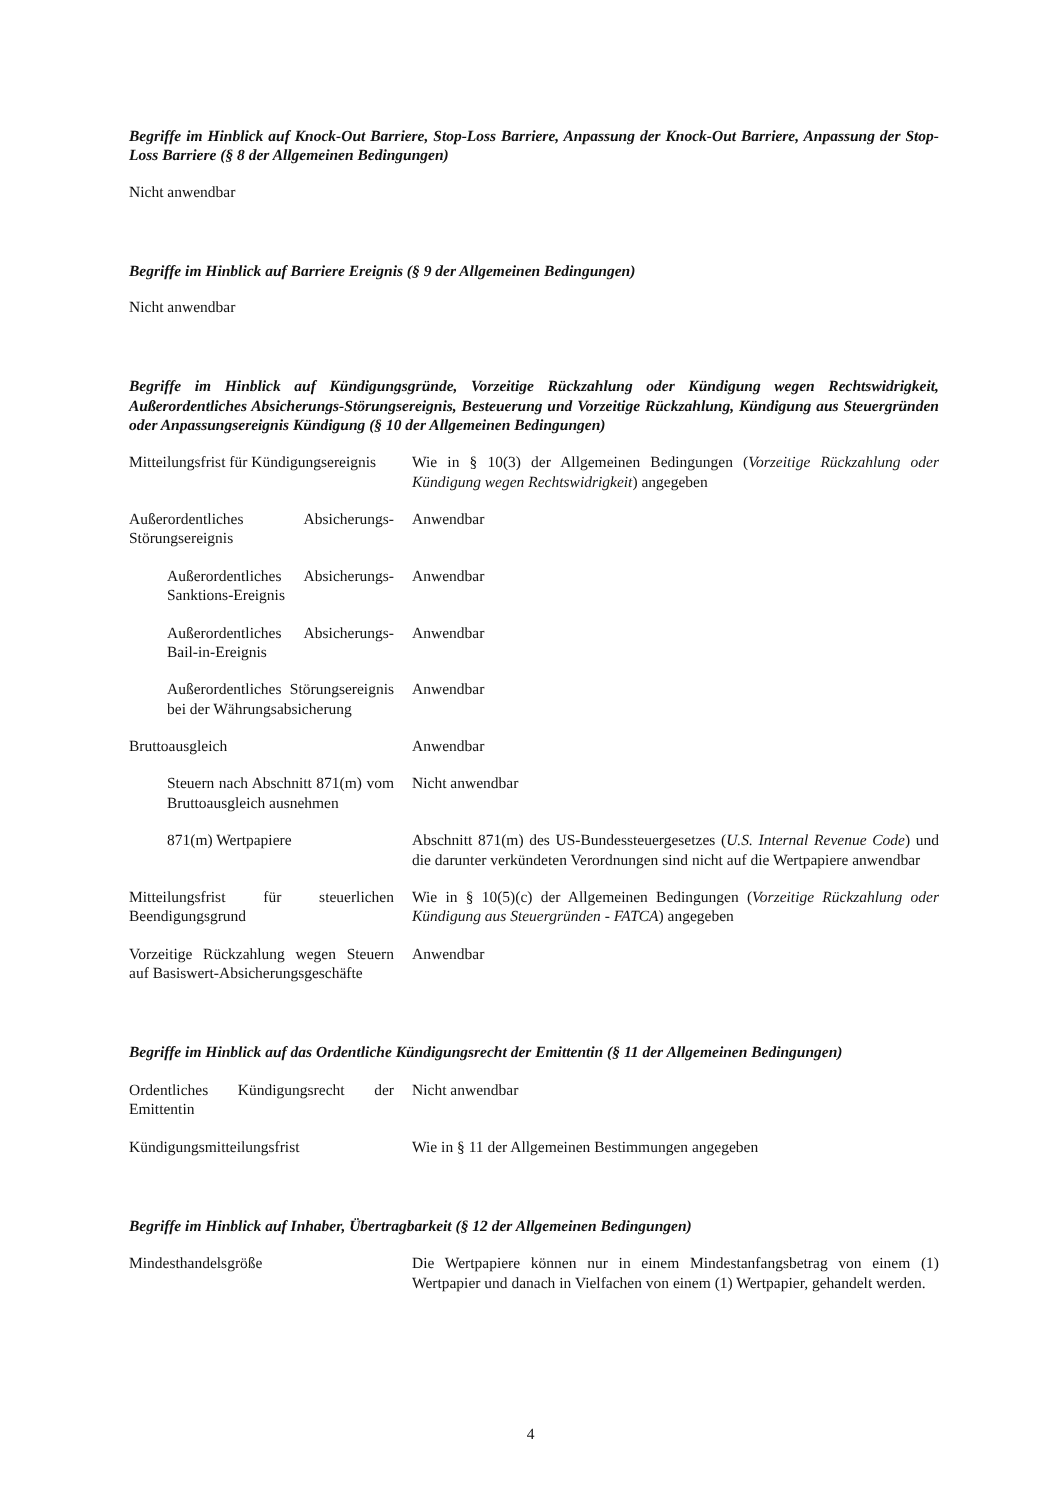Begriffe im Hinblick auf Knock-Out Barriere, Stop-Loss Barriere, Anpassung der Knock-Out Barriere, Anpassung der Stop-Loss Barriere (§ 8 der Allgemeinen Bedingungen)
Nicht anwendbar
Begriffe im Hinblick auf Barriere Ereignis (§ 9 der Allgemeinen Bedingungen)
Nicht anwendbar
Begriffe im Hinblick auf Kündigungsgründe, Vorzeitige Rückzahlung oder Kündigung wegen Rechtswidrigkeit, Außerordentliches Absicherungs-Störungsereignis, Besteuerung und Vorzeitige Rückzahlung, Kündigung aus Steuergründen oder Anpassungsereignis Kündigung (§ 10 der Allgemeinen Bedingungen)
| Mitteilungsfrist für Kündigungsereignis | Wie in § 10(3) der Allgemeinen Bedingungen ( Vorzeitige Rückzahlung oder Kündigung wegen Rechtswidrigkeit ) angegeben |
| Außerordentliches Absicherungs-Störungsereignis | Anwendbar |
| Außerordentliches Absicherungs-Sanktions-Ereignis | Anwendbar |
| Außerordentliches Absicherungs-Bail-in-Ereignis | Anwendbar |
| Außerordentliches Störungsereignis bei der Währungsabsicherung | Anwendbar |
| Bruttoausgleich | Anwendbar |
| Steuern nach Abschnitt 871(m) vom Bruttoausgleich ausnehmen | Nicht anwendbar |
| 871(m) Wertpapiere | Abschnitt 871(m) des US-Bundessteuergesetzes ( U.S. Internal Revenue Code ) und die darunter verkündeten Verordnungen sind nicht auf die Wertpapiere anwendbar |
| Mitteilungsfrist für steuerlichen Beendigungsgrund | Wie in § 10(5)(c) der Allgemeinen Bedingungen ( Vorzeitige Rückzahlung oder Kündigung aus Steuergründen - FATCA ) angegeben |
| Vorzeitige Rückzahlung wegen Steuern auf Basiswert-Absicherungsgeschäfte | Anwendbar |
Begriffe im Hinblick auf das Ordentliche Kündigungsrecht der Emittentin (§ 11 der Allgemeinen Bedingungen)
| Ordentliches Kündigungsrecht der Emittentin | Nicht anwendbar |
| Kündigungsmitteilungsfrist | Wie in § 11 der Allgemeinen Bestimmungen angegeben |
Begriffe im Hinblick auf Inhaber, Übertragbarkeit (§ 12 der Allgemeinen Bedingungen)
| Mindesthandelsgröße | Die Wertpapiere können nur in einem Mindestanfangsbetrag von einem (1) Wertpapier und danach in Vielfachen von einem (1) Wertpapier, gehandelt werden. |
4